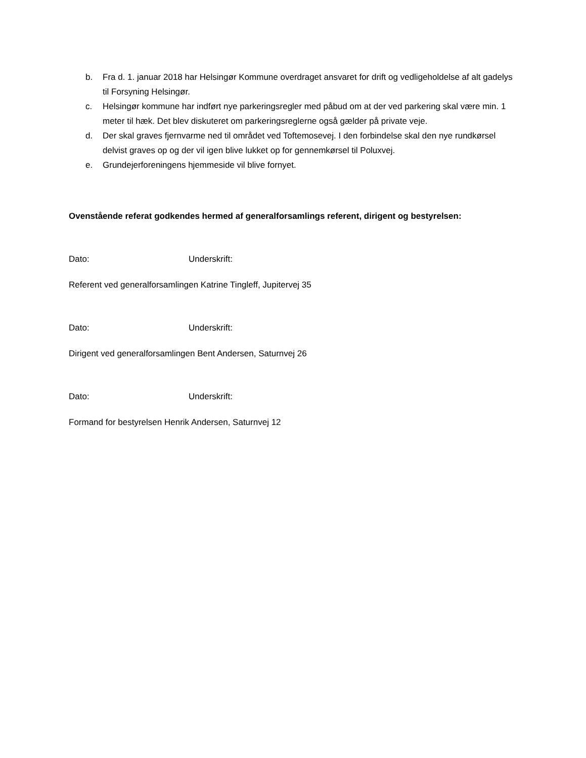b. Fra d. 1. januar 2018 har Helsingør Kommune overdraget ansvaret for drift og vedligeholdelse af alt gadelys til Forsyning Helsingør.
c. Helsingør kommune har indført nye parkeringsregler med påbud om at der ved parkering skal være min. 1 meter til hæk. Det blev diskuteret om parkeringsreglerne også gælder på private veje.
d. Der skal graves fjernvarme ned til området ved Toftemosevej. I den forbindelse skal den nye rundkørsel delvist graves op og der vil igen blive lukket op for gennemkørsel til Poluxvej.
e. Grundejerforeningens hjemmeside vil blive fornyet.
Ovenstående referat godkendes hermed af generalforsamlings referent, dirigent og bestyrelsen:
Dato: Underskrift:
Referent ved generalforsamlingen Katrine Tingleff, Jupitervej 35
Dato: Underskrift:
Dirigent ved generalforsamlingen Bent Andersen, Saturnvej 26
Dato: Underskrift:
Formand for bestyrelsen Henrik Andersen, Saturnvej 12